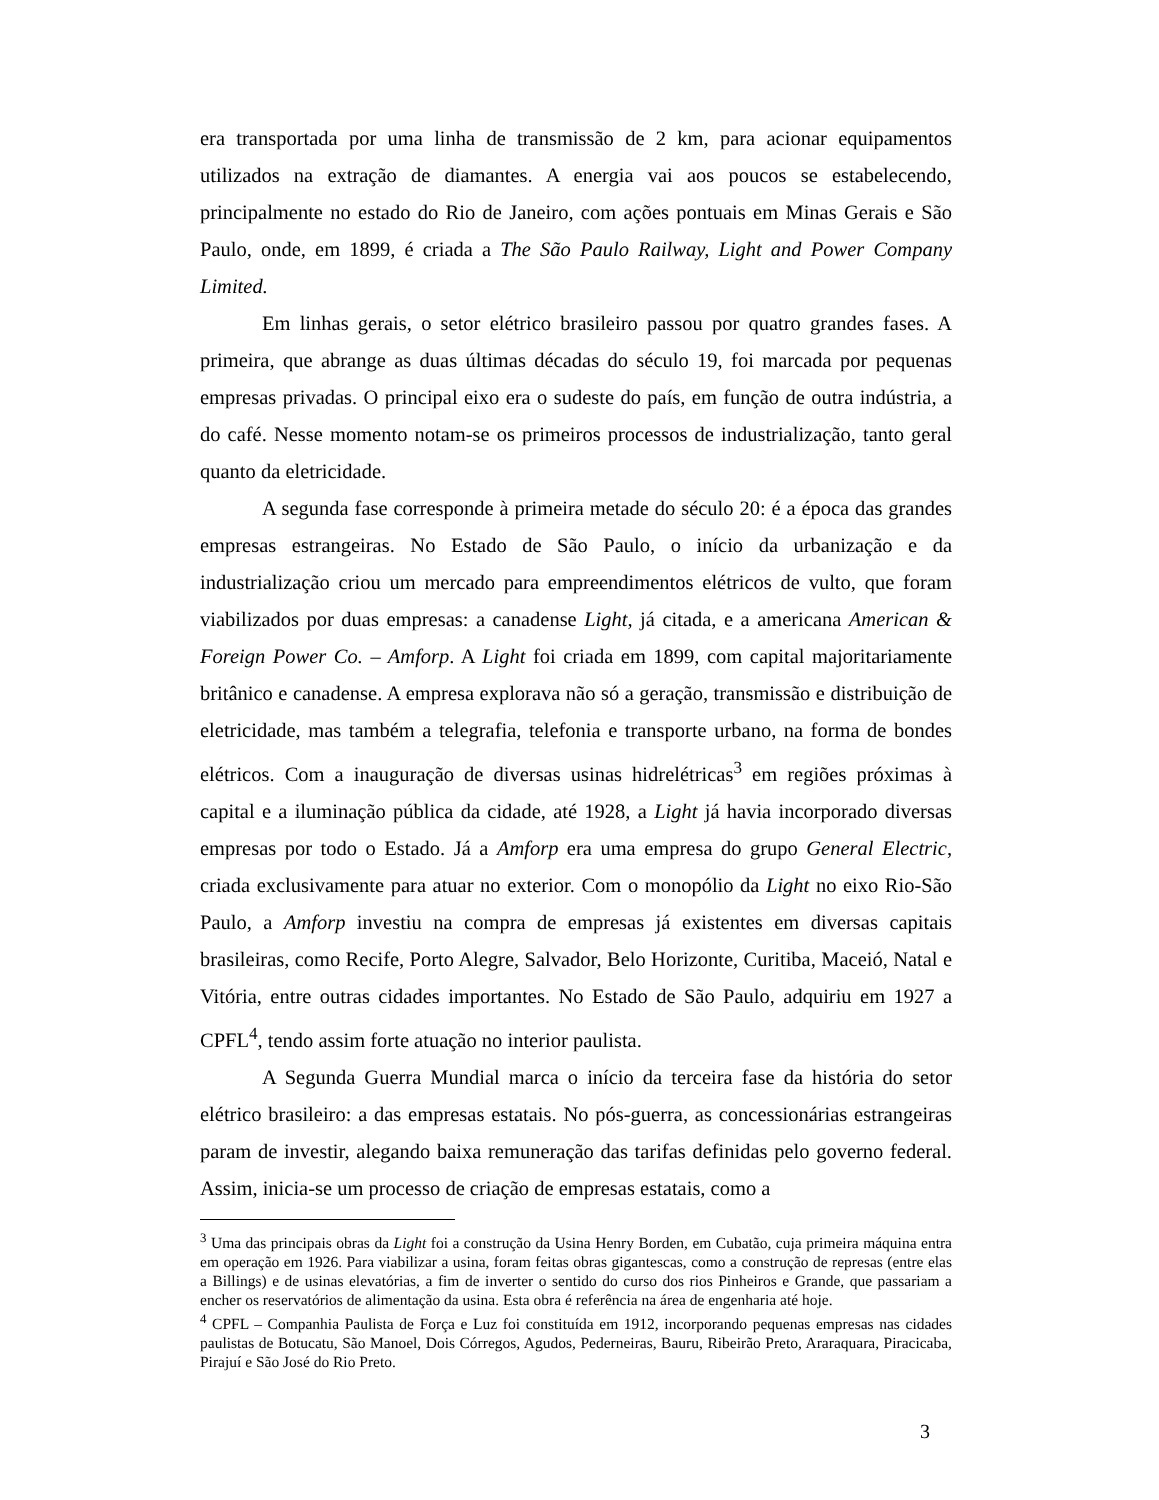era transportada por uma linha de transmissão de 2 km, para acionar equipamentos utilizados na extração de diamantes. A energia vai aos poucos se estabelecendo, principalmente no estado do Rio de Janeiro, com ações pontuais em Minas Gerais e São Paulo, onde, em 1899, é criada a The São Paulo Railway, Light and Power Company Limited.
Em linhas gerais, o setor elétrico brasileiro passou por quatro grandes fases. A primeira, que abrange as duas últimas décadas do século 19, foi marcada por pequenas empresas privadas. O principal eixo era o sudeste do país, em função de outra indústria, a do café. Nesse momento notam-se os primeiros processos de industrialização, tanto geral quanto da eletricidade.
A segunda fase corresponde à primeira metade do século 20: é a época das grandes empresas estrangeiras. No Estado de São Paulo, o início da urbanização e da industrialização criou um mercado para empreendimentos elétricos de vulto, que foram viabilizados por duas empresas: a canadense Light, já citada, e a americana American & Foreign Power Co. – Amforp. A Light foi criada em 1899, com capital majoritariamente britânico e canadense. A empresa explorava não só a geração, transmissão e distribuição de eletricidade, mas também a telegrafia, telefonia e transporte urbano, na forma de bondes elétricos. Com a inauguração de diversas usinas hidrelétricas<sup>3</sup> em regiões próximas à capital e a iluminação pública da cidade, até 1928, a Light já havia incorporado diversas empresas por todo o Estado. Já a Amforp era uma empresa do grupo General Electric, criada exclusivamente para atuar no exterior. Com o monopólio da Light no eixo Rio-São Paulo, a Amforp investiu na compra de empresas já existentes em diversas capitais brasileiras, como Recife, Porto Alegre, Salvador, Belo Horizonte, Curitiba, Maceió, Natal e Vitória, entre outras cidades importantes. No Estado de São Paulo, adquiriu em 1927 a CPFL<sup>4</sup>, tendo assim forte atuação no interior paulista.
A Segunda Guerra Mundial marca o início da terceira fase da história do setor elétrico brasileiro: a das empresas estatais. No pós-guerra, as concessionárias estrangeiras param de investir, alegando baixa remuneração das tarifas definidas pelo governo federal. Assim, inicia-se um processo de criação de empresas estatais, como a
<sup>3</sup> Uma das principais obras da Light foi a construção da Usina Henry Borden, em Cubatão, cuja primeira máquina entra em operação em 1926. Para viabilizar a usina, foram feitas obras gigantescas, como a construção de represas (entre elas a Billings) e de usinas elevatórias, a fim de inverter o sentido do curso dos rios Pinheiros e Grande, que passariam a encher os reservatórios de alimentação da usina. Esta obra é referência na área de engenharia até hoje.
<sup>4</sup> CPFL – Companhia Paulista de Força e Luz foi constituída em 1912, incorporando pequenas empresas nas cidades paulistas de Botucatu, São Manoel, Dois Córregos, Agudos, Pederneiras, Bauru, Ribeirão Preto, Araraquara, Piracicaba, Pirajuí e São José do Rio Preto.
3